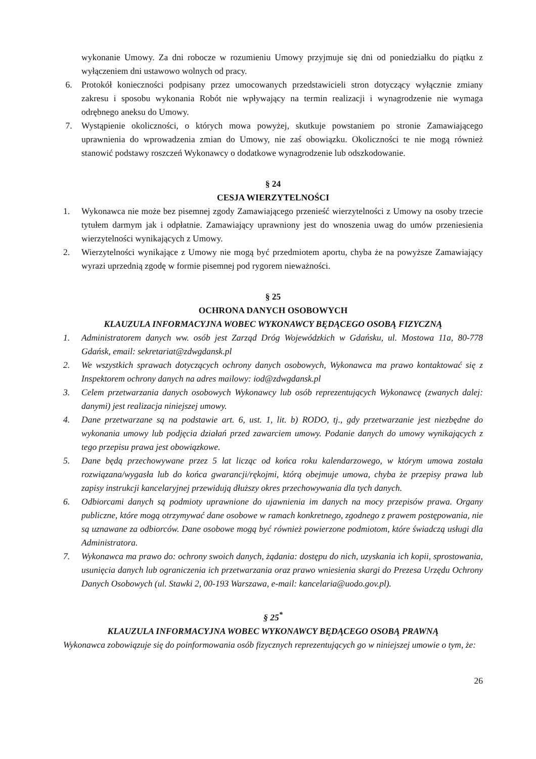wykonanie Umowy. Za dni robocze w rozumieniu Umowy przyjmuje się dni od poniedziałku do piątku z wyłączeniem dni ustawowo wolnych od pracy.
6. Protokół konieczności podpisany przez umocowanych przedstawicieli stron dotyczący wyłącznie zmiany zakresu i sposobu wykonania Robót nie wpływający na termin realizacji i wynagrodzenie nie wymaga odrębnego aneksu do Umowy.
7. Wystąpienie okoliczności, o których mowa powyżej, skutkuje powstaniem po stronie Zamawiającego uprawnienia do wprowadzenia zmian do Umowy, nie zaś obowiązku. Okoliczności te nie mogą również stanowić podstawy roszczeń Wykonawcy o dodatkowe wynagrodzenie lub odszkodowanie.
§ 24
CESJA WIERZYTELNOŚCI
1. Wykonawca nie może bez pisemnej zgody Zamawiającego przenieść wierzytelności z Umowy na osoby trzecie tytułem darmym jak i odpłatnie. Zamawiający uprawniony jest do wnoszenia uwag do umów przeniesienia wierzytelności wynikających z Umowy.
2. Wierzytelności wynikające z Umowy nie mogą być przedmiotem aportu, chyba że na powyższe Zamawiający wyrazi uprzednią zgodę w formie pisemnej pod rygorem nieważności.
§ 25
OCHRONA DANYCH OSOBOWYCH
KLAUZULA INFORMACYJNA WOBEC WYKONAWCY BĘDĄCEGO OSOBĄ FIZYCZNĄ
1. Administratorem danych ww. osób jest Zarząd Dróg Wojewódzkich w Gdańsku, ul. Mostowa 11a, 80-778 Gdańsk, email: sekretariat@zdwgdansk.pl
2. We wszystkich sprawach dotyczących ochrony danych osobowych, Wykonawca ma prawo kontaktować się z Inspektorem ochrony danych na adres mailowy: iod@zdwgdansk.pl
3. Celem przetwarzania danych osobowych Wykonawcy lub osób reprezentujących Wykonawcę (zwanych dalej: danymi) jest realizacja niniejszej umowy.
4. Dane przetwarzane są na podstawie art. 6, ust. 1, lit. b) RODO, tj., gdy przetwarzanie jest niezbędne do wykonania umowy lub podjęcia działań przed zawarciem umowy. Podanie danych do umowy wynikających z tego przepisu prawa jest obowiązkowe.
5. Dane będą przechowywane przez 5 lat licząc od końca roku kalendarzowego, w którym umowa została rozwiązana/wygasła lub do końca gwarancji/rękojmi, którą obejmuje umowa, chyba że przepisy prawa lub zapisy instrukcji kancelaryjnej przewidują dłuższy okres przechowywania dla tych danych.
6. Odbiorcami danych są podmioty uprawnione do ujawnienia im danych na mocy przepisów prawa. Organy publiczne, które mogą otrzymywać dane osobowe w ramach konkretnego, zgodnego z prawem postępowania, nie są uznawane za odbiorców. Dane osobowe mogą być również powierzone podmiotom, które świadczą usługi dla Administratora.
7. Wykonawca ma prawo do: ochrony swoich danych, żądania: dostępu do nich, uzyskania ich kopii, sprostowania, usunięcia danych lub ograniczenia ich przetwarzania oraz prawo wniesienia skargi do Prezesa Urzędu Ochrony Danych Osobowych (ul. Stawki 2, 00-193 Warszawa, e-mail: kancelaria@uodo.gov.pl).
§ 25<sup>*</sup>
KLAUZULA INFORMACYJNA WOBEC WYKONAWCY BĘDĄCEGO OSOBĄ PRAWNĄ
Wykonawca zobowiązuje się do poinformowania osób fizycznych reprezentujących go w niniejszej umowie o tym, że:
26